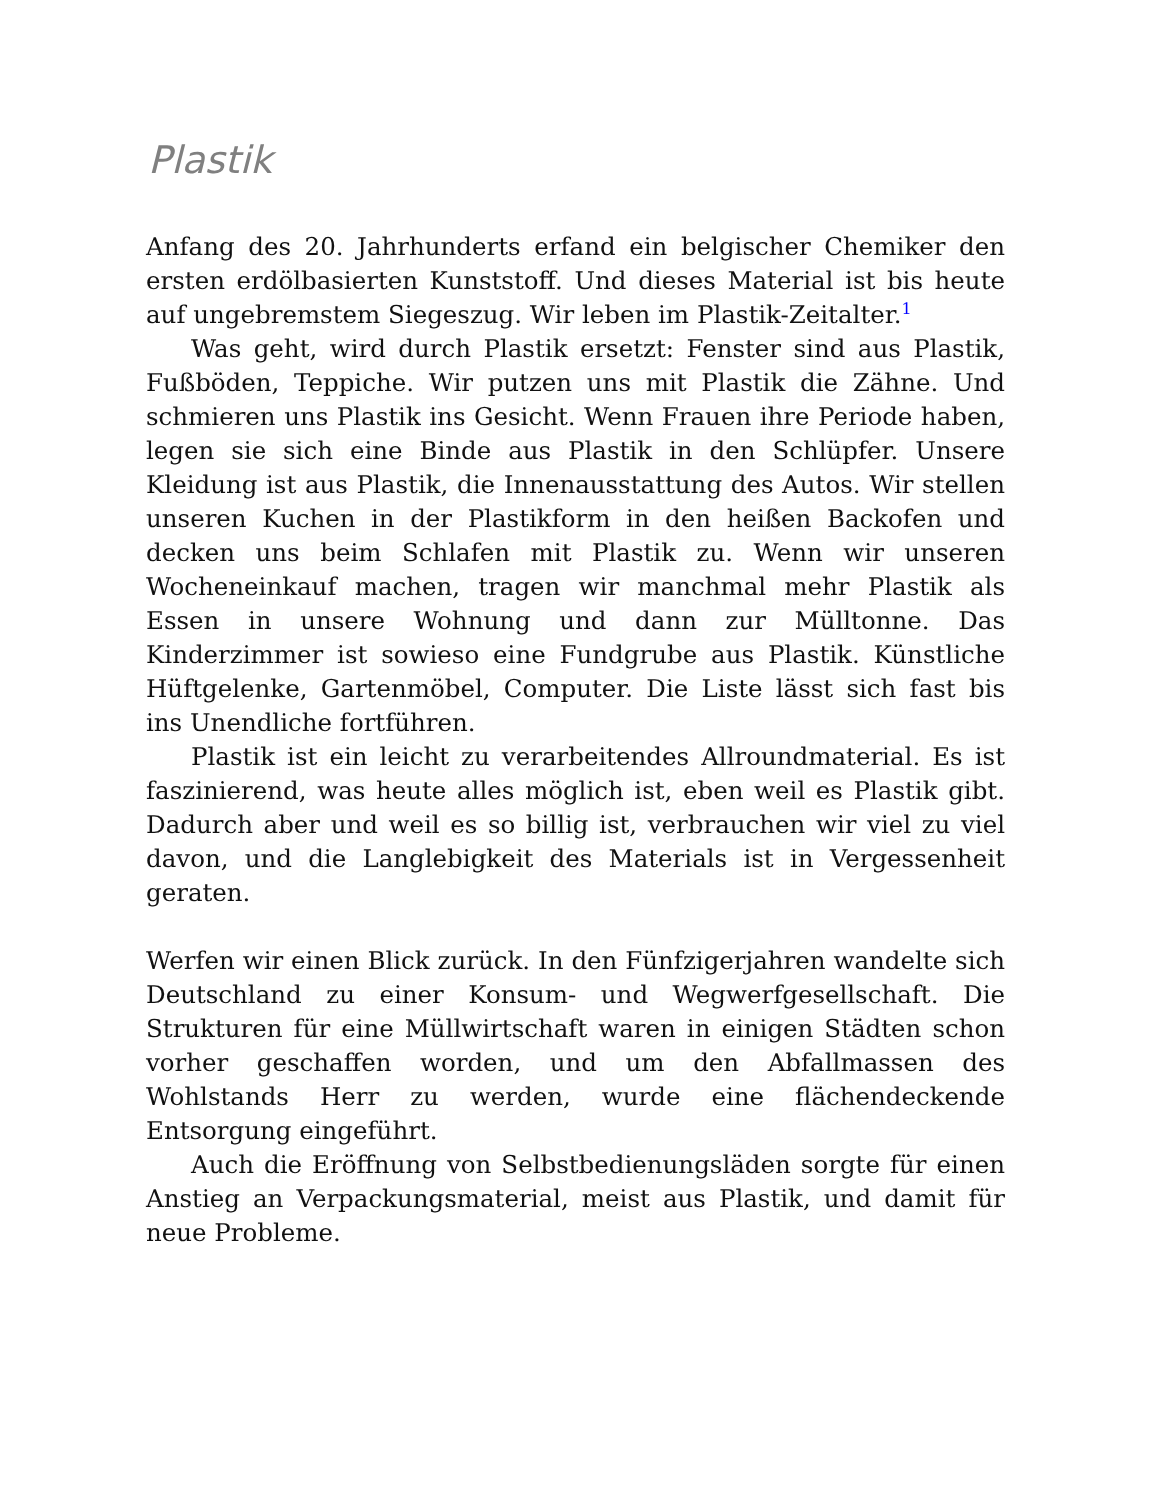Plastik
Anfang des 20. Jahrhunderts erfand ein belgischer Chemiker den ersten erdölbasierten Kunststoff. Und dieses Material ist bis heute auf ungebremstem Siegeszug. Wir leben im Plastik-Zeitalter.<sup>1</sup>
Was geht, wird durch Plastik ersetzt: Fenster sind aus Plastik, Fußböden, Teppiche. Wir putzen uns mit Plastik die Zähne. Und schmieren uns Plastik ins Gesicht. Wenn Frauen ihre Periode haben, legen sie sich eine Binde aus Plastik in den Schlüpfer. Unsere Kleidung ist aus Plastik, die Innenausstattung des Autos. Wir stellen unseren Kuchen in der Plastikform in den heißen Backofen und decken uns beim Schlafen mit Plastik zu. Wenn wir unseren Wocheneinkauf machen, tragen wir manchmal mehr Plastik als Essen in unsere Wohnung und dann zur Mülltonne. Das Kinderzimmer ist sowieso eine Fundgrube aus Plastik. Künstliche Hüftgelenke, Gartenmöbel, Computer. Die Liste lässt sich fast bis ins Unendliche fortführen.
Plastik ist ein leicht zu verarbeitendes Allroundmaterial. Es ist faszinierend, was heute alles möglich ist, eben weil es Plastik gibt. Dadurch aber und weil es so billig ist, verbrauchen wir viel zu viel davon, und die Langlebigkeit des Materials ist in Vergessenheit geraten.
Werfen wir einen Blick zurück. In den Fünfzigerjahren wandelte sich Deutschland zu einer Konsum- und Wegwerfgesellschaft. Die Strukturen für eine Müllwirtschaft waren in einigen Städten schon vorher geschaffen worden, und um den Abfallmassen des Wohlstands Herr zu werden, wurde eine flächendeckende Entsorgung eingeführt.
Auch die Eröffnung von Selbstbedienungsläden sorgte für einen Anstieg an Verpackungsmaterial, meist aus Plastik, und damit für neue Probleme.